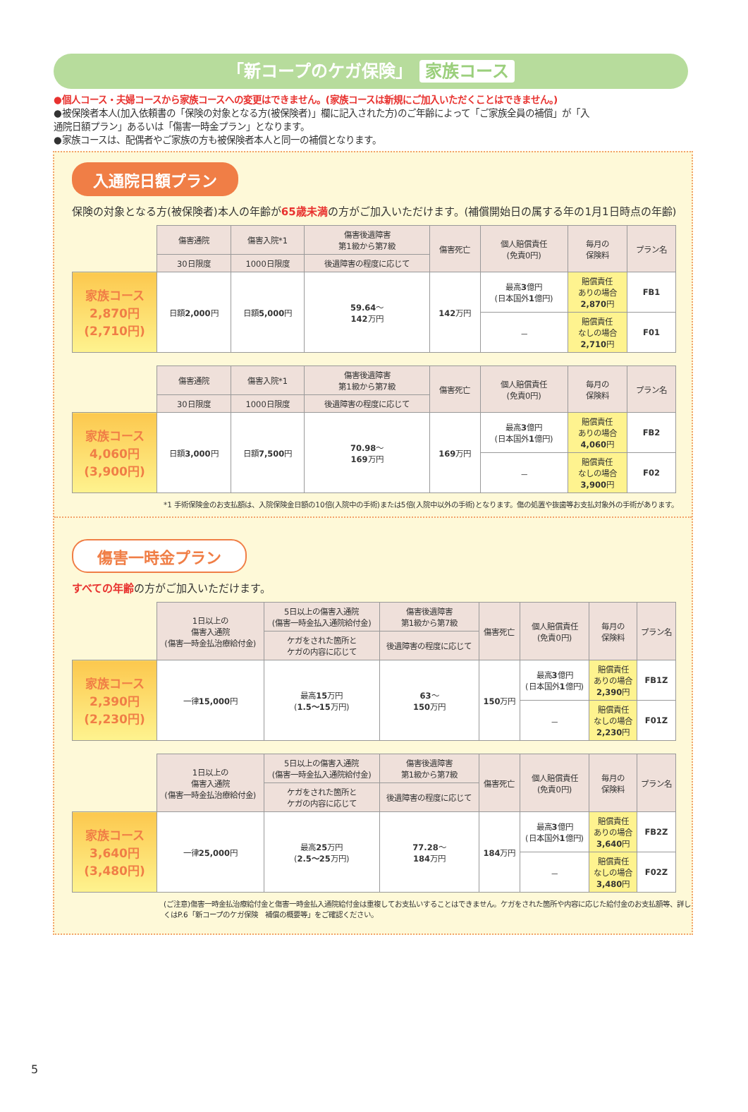「新コープのケガ保険」 家族コース
●個人コース・夫婦コースから家族コースへの変更はできません。(家族コースは新規にご加入いただくことはできません。)
●被保険者本人(加入依頼書の「保険の対象となる方(被保険者)」欄に記入された方)のご年齢によって「ご家族全員の補償」が「入通院日額プラン」あるいは「傷害一時金プラン」となります。
●家族コースは、配偶者やご家族の方も被保険者本人と同一の補償となります。
入通院日額プラン
保険の対象となる方(被保険者)本人の年齢が65歳未満の方がご加入いただけます。(補償開始日の属する年の1月1日時点の年齢)
| | 傷害通院 | 傷害入院*1 | 傷害後遺障害 第1級から第7級 | 傷害死亡 | 個人賠償責任 (免責0円) | 毎月の 保険料 | プラン名 |
| --- | --- | --- | --- | --- | --- | --- | --- |
| | 30日限度 | 1000日限度 | 後遺障害の程度に応じて | | | | |
| 家族コース 2,870円 (2,710円) | 日額 2,000 円 | 日額 5,000 円 | 59.64 ～ 142 万円 | 142 万円 | 最高 3 億円 (日本国外 1 億円) | 賠償責任 ありの場合 2,870 円 | FB1 |
| | | | | | － | 賠償責任 なしの場合 2,710 円 | F01 |
| | 傷害通院 | 傷害入院*1 | 傷害後遺障害 第1級から第7級 | 傷害死亡 | 個人賠償責任 (免責0円) | 毎月の 保険料 | プラン名 |
| --- | --- | --- | --- | --- | --- | --- | --- |
| | 30日限度 | 1000日限度 | 後遺障害の程度に応じて | | | | |
| 家族コース 4,060円 (3,900円) | 日額 3,000 円 | 日額 7,500 円 | 70.98 ～ 169 万円 | 169 万円 | 最高 3 億円 (日本国外 1 億円) | 賠償責任 ありの場合 4,060 円 | FB2 |
| | | | | | － | 賠償責任 なしの場合 3,900 円 | F02 |
*1 手術保険金のお支払額は、入院保険金日額の10倍(入院中の手術)または5倍(入院中以外の手術)となります。傷の処置や抜歯等お支払対象外の手術があります。
傷害一時金プラン
すべての年齢の方がご加入いただけます。
| | 1日以上の 傷害入通院 (傷害一時金払治療給付金) | 5日以上の傷害入通院 (傷害一時金払入通院給付金) | 傷害後遺障害 第1級から第7級 | 傷害死亡 | 個人賠償責任 (免責0円) | 毎月の 保険料 | プラン名 |
| --- | --- | --- | --- | --- | --- | --- | --- |
| | | ケガをされた箇所と ケガの内容に応じて | 後遺障害の程度に応じて | | | | |
| 家族コース 2,390円 (2,230円) | 一律 15,000 円 | 最高 15 万円 ( 1.5～15 万円) | 63 ～ 150 万円 | 150 万円 | 最高 3 億円 (日本国外 1 億円) | 賠償責任 ありの場合 2,390 円 | FB1Z |
| | | | | | － | 賠償責任 なしの場合 2,230 円 | F01Z |
| | 1日以上の 傷害入通院 (傷害一時金払治療給付金) | 5日以上の傷害入通院 (傷害一時金払入通院給付金) | 傷害後遺障害 第1級から第7級 | 傷害死亡 | 個人賠償責任 (免責0円) | 毎月の 保険料 | プラン名 |
| --- | --- | --- | --- | --- | --- | --- | --- |
| | | ケガをされた箇所と ケガの内容に応じて | 後遺障害の程度に応じて | | | | |
| 家族コース 3,640円 (3,480円) | 一律 25,000 円 | 最高 25 万円 ( 2.5～25 万円) | 77.28 ～ 184 万円 | 184 万円 | 最高 3 億円 (日本国外 1 億円) | 賠償責任 ありの場合 3,640 円 | FB2Z |
| | | | | | － | 賠償責任 なしの場合 3,480 円 | F02Z |
(ご注意)傷害一時金払治療給付金と傷害一時金払入通院給付金は重複してお支払いすることはできません。ケガをされた箇所や内容に応じた給付金のお支払額等、詳しくはP.6「新コープのケガ保険　補償の概要等」をご確認ください。
5